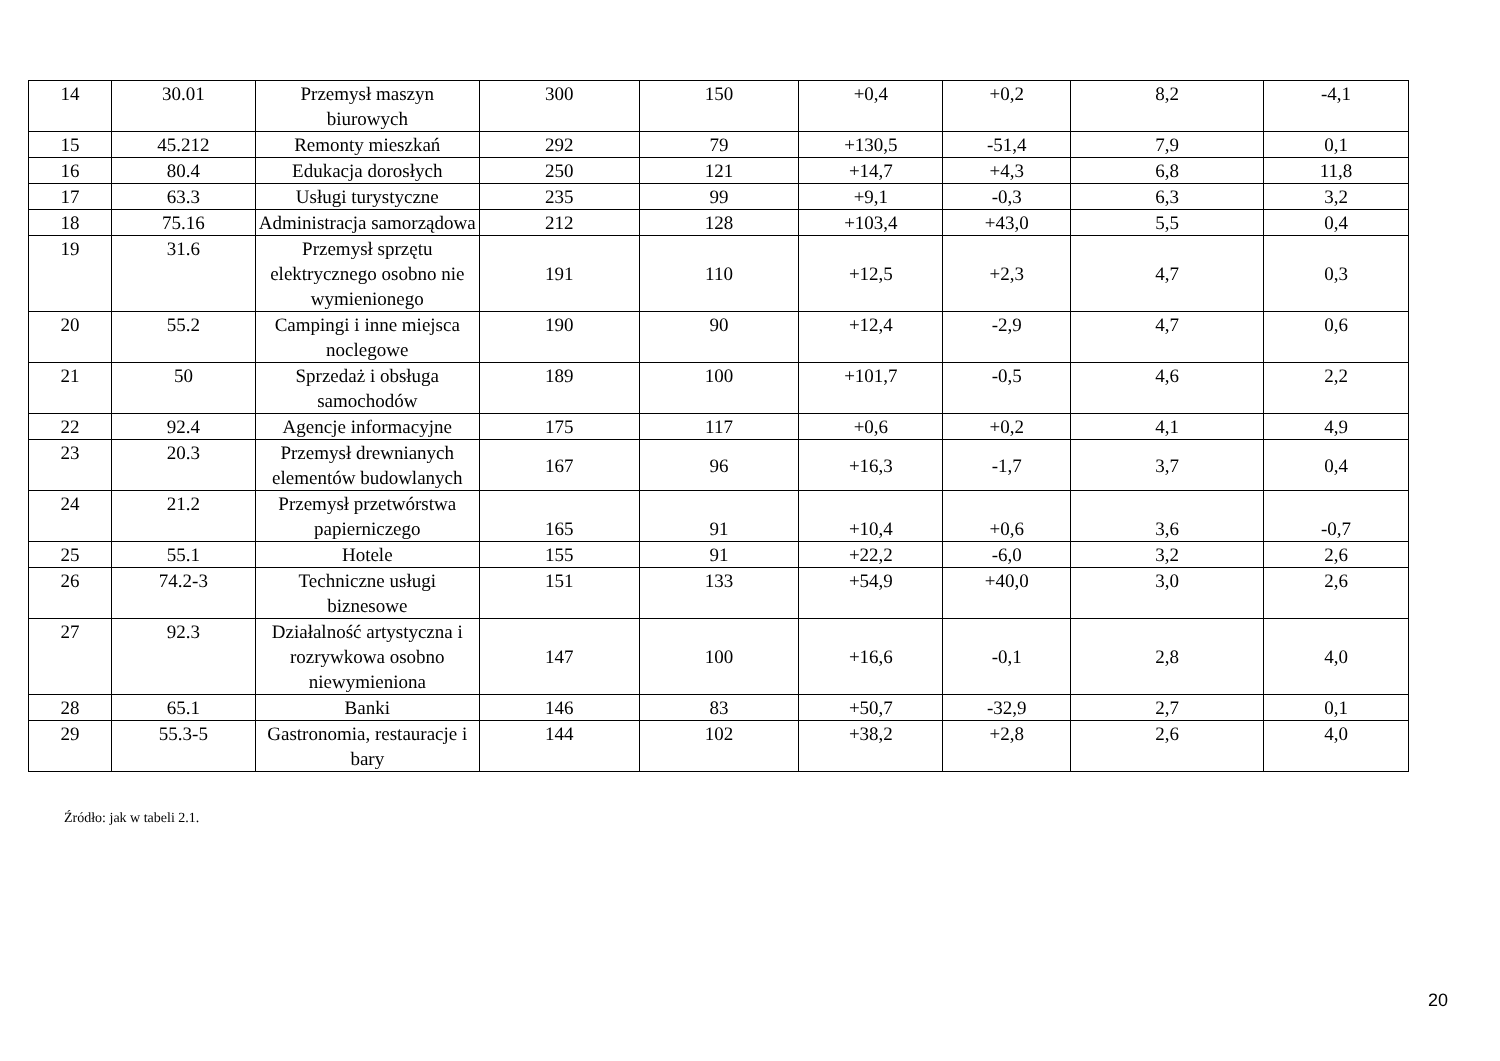| 14 | 30.01 | Przemysł maszyn biurowych | 300 | 150 | +0,4 | +0,2 | 8,2 | -4,1 |
| 15 | 45.212 | Remonty mieszkań | 292 | 79 | +130,5 | -51,4 | 7,9 | 0,1 |
| 16 | 80.4 | Edukacja dorosłych | 250 | 121 | +14,7 | +4,3 | 6,8 | 11,8 |
| 17 | 63.3 | Usługi turystyczne | 235 | 99 | +9,1 | -0,3 | 6,3 | 3,2 |
| 18 | 75.16 | Administracja samorządowa | 212 | 128 | +103,4 | +43,0 | 5,5 | 0,4 |
| 19 | 31.6 | Przemysł sprzętu elektrycznego osobno nie wymienionego | 191 | 110 | +12,5 | +2,3 | 4,7 | 0,3 |
| 20 | 55.2 | Campingi i inne miejsca noclegowe | 190 | 90 | +12,4 | -2,9 | 4,7 | 0,6 |
| 21 | 50 | Sprzedaż i obsługa samochodów | 189 | 100 | +101,7 | -0,5 | 4,6 | 2,2 |
| 22 | 92.4 | Agencje informacyjne | 175 | 117 | +0,6 | +0,2 | 4,1 | 4,9 |
| 23 | 20.3 | Przemysł drewnianych elementów budowlanych | 167 | 96 | +16,3 | -1,7 | 3,7 | 0,4 |
| 24 | 21.2 | Przemysł przetwórstwa papierniczego | 165 | 91 | +10,4 | +0,6 | 3,6 | -0,7 |
| 25 | 55.1 | Hotele | 155 | 91 | +22,2 | -6,0 | 3,2 | 2,6 |
| 26 | 74.2-3 | Techniczne usługi biznesowe | 151 | 133 | +54,9 | +40,0 | 3,0 | 2,6 |
| 27 | 92.3 | Działalność artystyczna i rozrywkowa osobno niewymieniona | 147 | 100 | +16,6 | -0,1 | 2,8 | 4,0 |
| 28 | 65.1 | Banki | 146 | 83 | +50,7 | -32,9 | 2,7 | 0,1 |
| 29 | 55.3-5 | Gastronomia, restauracje i bary | 144 | 102 | +38,2 | +2,8 | 2,6 | 4,0 |
Źródło: jak w tabeli 2.1.
20